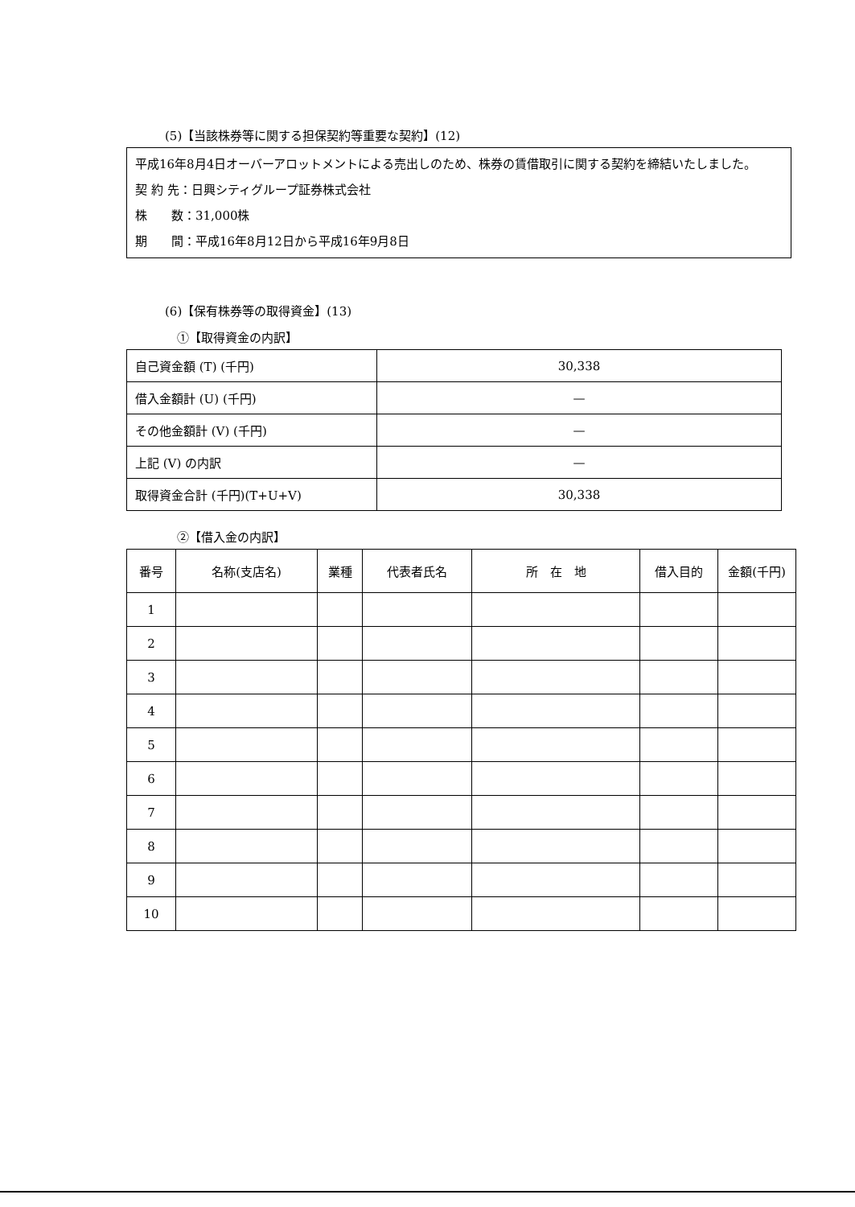(5)【当該株券等に関する担保契約等重要な契約】(12)
平成16年8月4日オーバーアロットメントによる売出しのため、株券の賃借取引に関する契約を締結いたしました。
契 約 先：日興シティグループ証券株式会社
株　　数：31,000株
期　　間：平成16年8月12日から平成16年9月8日
(6)【保有株券等の取得資金】(13)
①【取得資金の内訳】
| 自己資金額 (T) (千円) | 30,338 |
| 借入金額計 (U) (千円) | — |
| その他金額計 (V) (千円) | — |
| 上記 (V) の内訳 | — |
| 取得資金合計 (千円)(T+U+V) | 30,338 |
②【借入金の内訳】
| 番号 | 名称(支店名) | 業種 | 代表者氏名 | 所 在 地 | 借入目的 | 金額(千円) |
| --- | --- | --- | --- | --- | --- | --- |
| 1 | | | | | | |
| 2 | | | | | | |
| 3 | | | | | | |
| 4 | | | | | | |
| 5 | | | | | | |
| 6 | | | | | | |
| 7 | | | | | | |
| 8 | | | | | | |
| 9 | | | | | | |
| 10 | | | | | | |